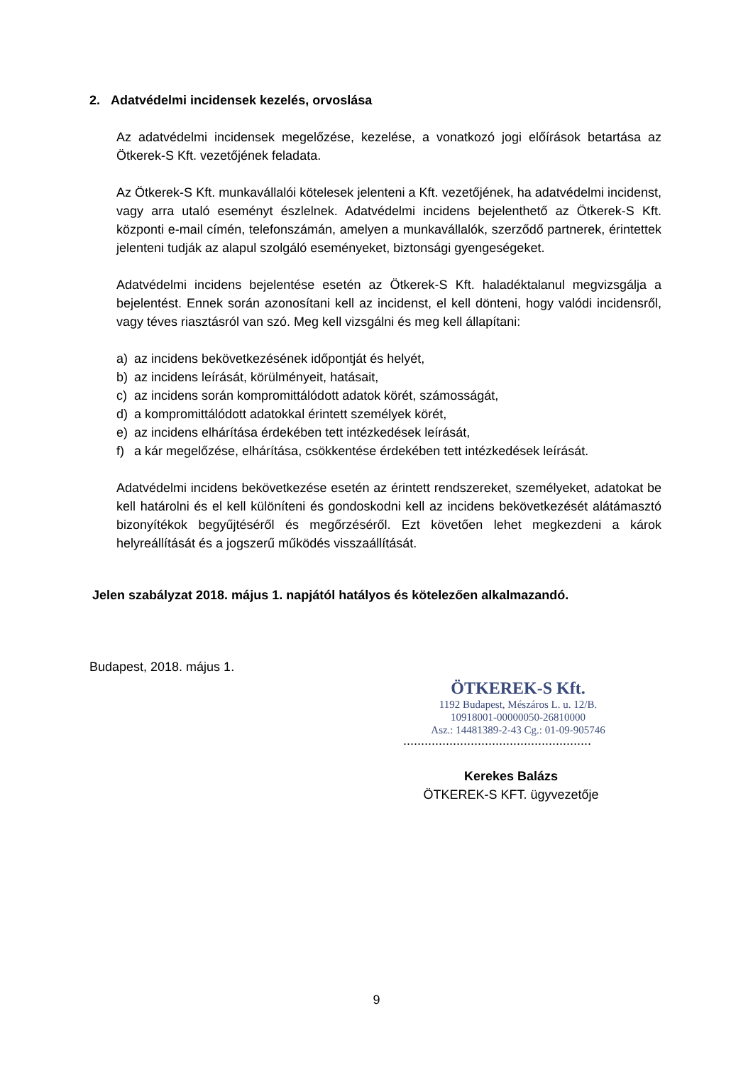2. Adatvédelmi incidensek kezelés, orvoslása
Az adatvédelmi incidensek megelőzése, kezelése, a vonatkozó jogi előírások betartása az Ötkerek-S Kft. vezetőjének feladata.
Az Ötkerek-S Kft. munkavállalói kötelesek jelenteni a Kft. vezetőjének, ha adatvédelmi incidenst, vagy arra utaló eseményt észlelnek. Adatvédelmi incidens bejelenthető az Ötkerek-S Kft. központi e-mail címén, telefonszámán, amelyen a munkavállalók, szerződő partnerek, érintettek jelenteni tudják az alapul szolgáló eseményeket, biztonsági gyengeségeket.
Adatvédelmi incidens bejelentése esetén az Ötkerek-S Kft. haladéktalanul megvizsgálja a bejelentést. Ennek során azonosítani kell az incidenst, el kell dönteni, hogy valódi incidensről, vagy téves riasztásról van szó. Meg kell vizsgálni és meg kell állapítani:
a) az incidens bekövetkezésének időpontját és helyét,
b) az incidens leírását, körülményeit, hatásait,
c) az incidens során kompromittálódott adatok körét, számosságát,
d) a kompromittálódott adatokkal érintett személyek körét,
e) az incidens elhárítása érdekében tett intézkedések leírását,
f) a kár megelőzése, elhárítása, csökkentése érdekében tett intézkedések leírását.
Adatvédelmi incidens bekövetkezése esetén az érintett rendszereket, személyeket, adatokat be kell határolni és el kell különíteni és gondoskodni kell az incidens bekövetkezését alátámasztó bizonyítékok begyűjtéséről és megőrzéséről. Ezt követően lehet megkezdeni a károk helyreállítását és a jogszerű működés visszaállítását.
Jelen szabályzat 2018. május 1. napjától hatályos és kötelezően alkalmazandó.
Budapest, 2018. május 1.
ÖTKEREK-S Kft.
1192 Budapest, Mészáros L. u. 12/B.
10918001-00000050-26810000
Asz.: 14481389-2-43 Cg.: 01-09-905746
.....................................................
Kerekes Balázs
ÖTKEREK-S KFT. ügyvezetője
9